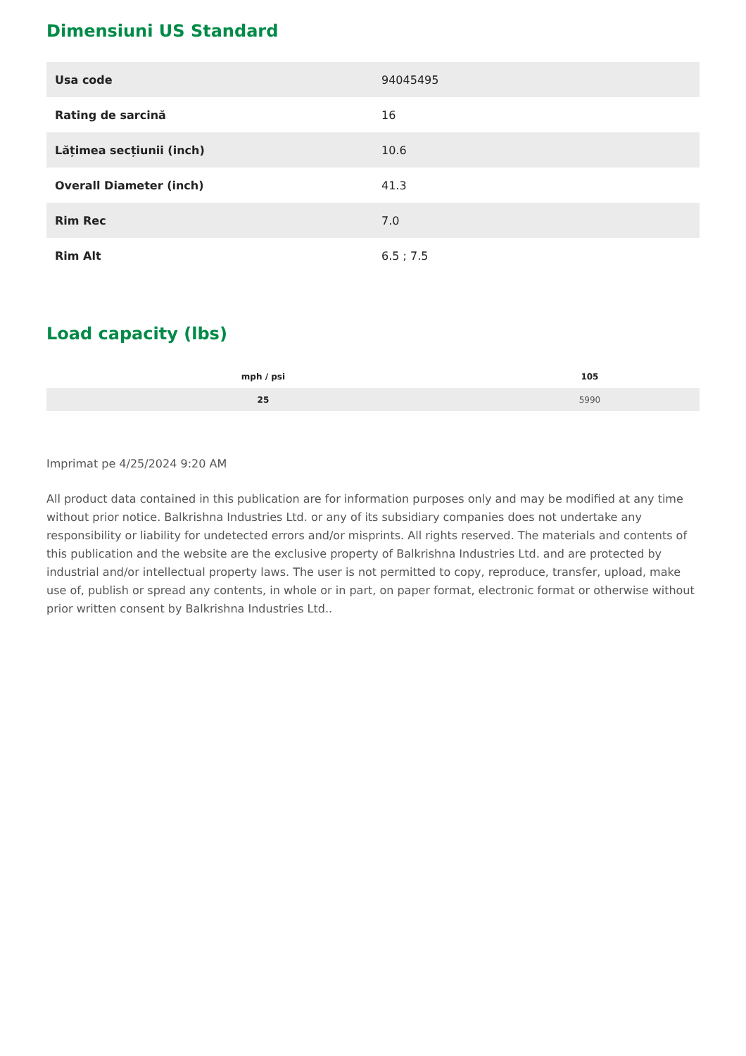Dimensiuni US Standard
| Usa code | 94045495 |
| Rating de sarcină | 16 |
| Lățimea secțiunii (inch) | 10.6 |
| Overall Diameter (inch) | 41.3 |
| Rim Rec | 7.0 |
| Rim Alt | 6.5 ; 7.5 |
Load capacity (lbs)
| mph / psi | 105 |
| --- | --- |
| 25 | 5990 |
Imprimat pe 4/25/2024 9:20 AM
All product data contained in this publication are for information purposes only and may be modified at any time without prior notice. Balkrishna Industries Ltd. or any of its subsidiary companies does not undertake any responsibility or liability for undetected errors and/or misprints. All rights reserved. The materials and contents of this publication and the website are the exclusive property of Balkrishna Industries Ltd. and are protected by industrial and/or intellectual property laws. The user is not permitted to copy, reproduce, transfer, upload, make use of, publish or spread any contents, in whole or in part, on paper format, electronic format or otherwise without prior written consent by Balkrishna Industries Ltd..